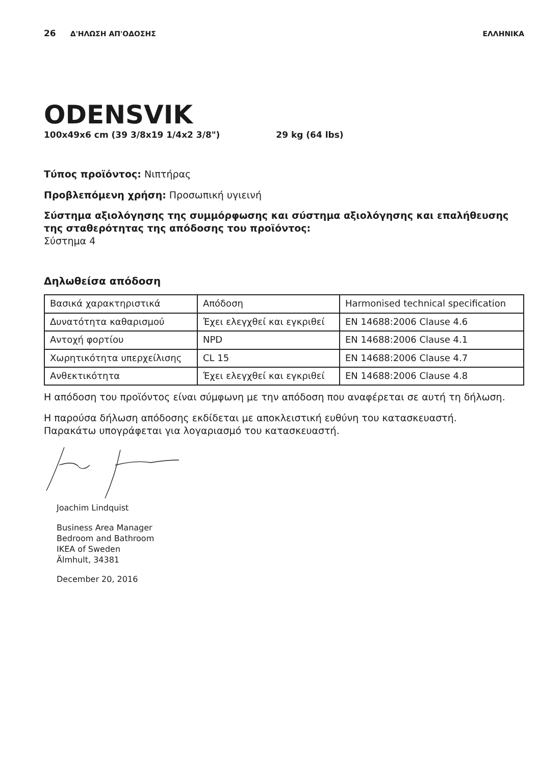26 Δ'ΗΛΩΣΗ ΑΠ'ΟΔΟΣΗΣ ΕΛΛΗΝΙΚΑ
ODENSVIK
100x49x6 cm (39 3/8x19 1/4x2 3/8") 29 kg (64 lbs)
Τύπος προϊόντος: Νιπτήρας
Προβλεπόμενη χρήση: Προσωπική υγιεινή
Σύστημα αξιολόγησης της συμμόρφωσης και σύστημα αξιολόγησης και επαλήθευσης της σταθερότητας της απόδοσης του προϊόντος:
Σύστημα 4
Δηλωθείσα απόδοση
| Βασικά χαρακτηριστικά | Απόδοση | Harmonised technical specification |
| Δυνατότητα καθαρισμού | Έχει ελεγχθεί και εγκριθεί | EN 14688:2006 Clause 4.6 |
| Αντοχή φορτίου | NPD | EN 14688:2006 Clause 4.1 |
| Χωρητικότητα υπερχείλισης | CL 15 | EN 14688:2006 Clause 4.7 |
| Ανθεκτικότητα | Έχει ελεγχθεί και εγκριθεί | EN 14688:2006 Clause 4.8 |
Η απόδοση του προϊόντος είναι σύμφωνη με την απόδοση που αναφέρεται σε αυτή τη δήλωση.
Η παρούσα δήλωση απόδοσης εκδίδεται με αποκλειστική ευθύνη του κατασκευαστή.
Παρακάτω υπογράφεται για λογαριασμό του κατασκευαστή.
Joachim Lindquist
Business Area Manager
Bedroom and Bathroom
IKEA of Sweden
Älmhult, 34381
December 20, 2016